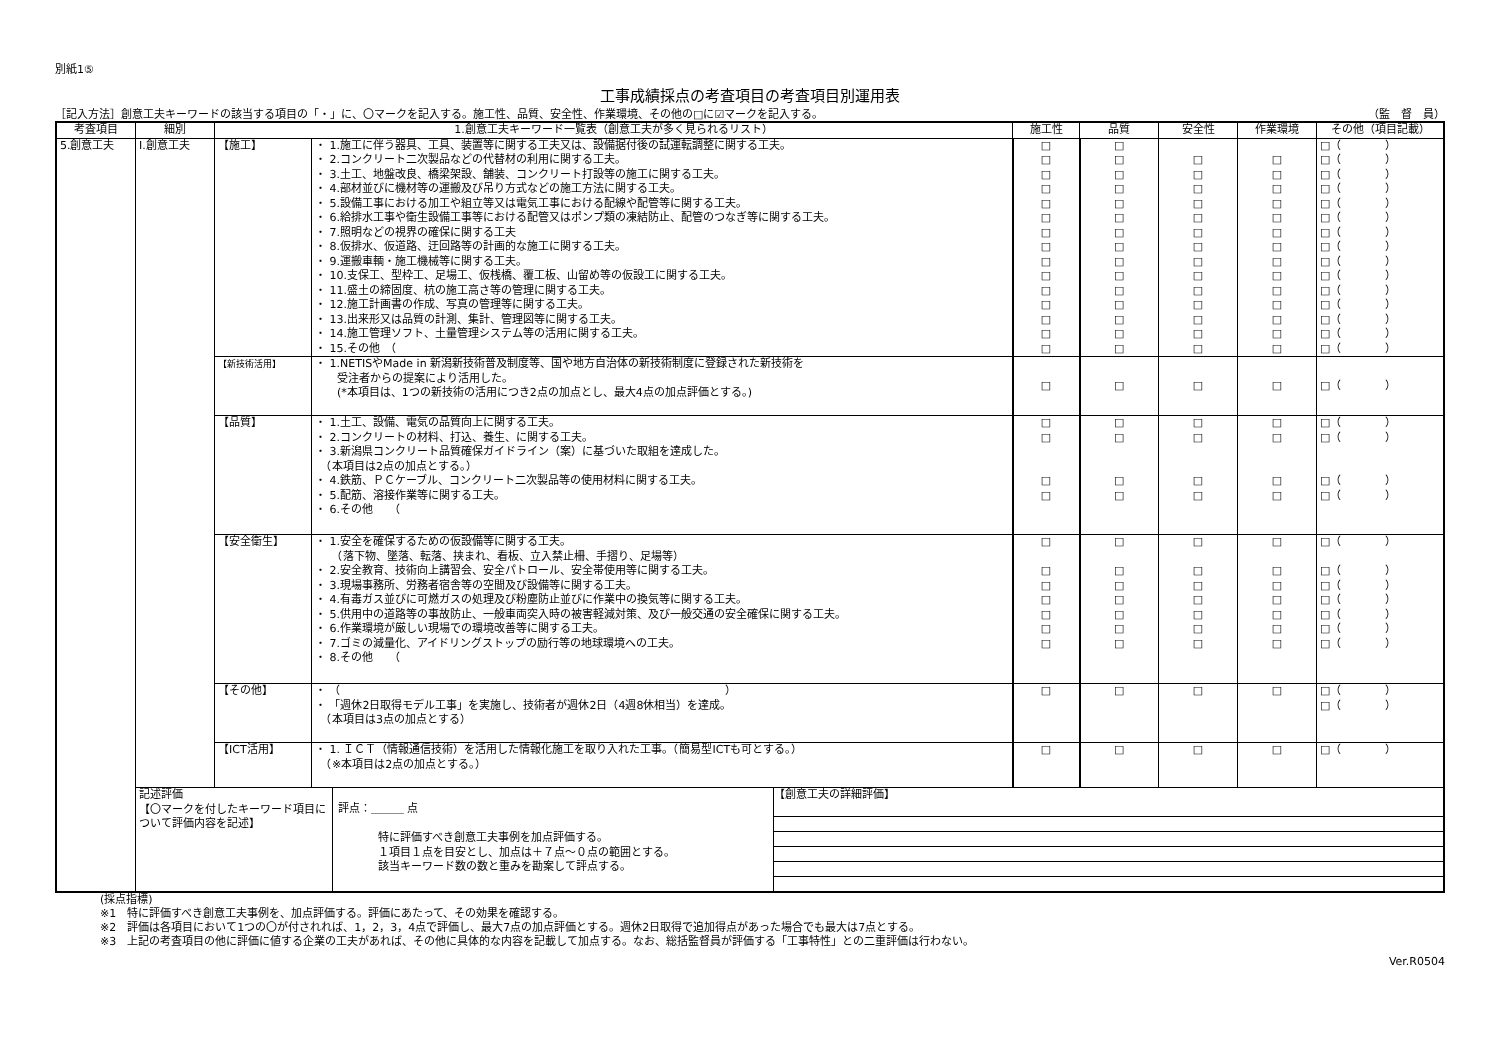別紙1⑤
工事成績採点の考査項目の考査項目別運用表
［記入方法］創意工夫キーワードの該当する項目の「・」に、〇マークを記入する。施工性、品質、安全性、作業環境、その他の□に☑マークを記入する。 （監　督　員）
| 考査項目 | 細別 | 1.創意工夫キーワード一覧表（創意工夫が多く見られるリスト） | | 施工性 | 品質 | 安全性 | 作業環境 | その他（項目記載） |
| --- | --- | --- | --- | --- | --- | --- | --- | --- |
| 5.創意工夫 | Ⅰ.創意工夫 | 【施工】 | ・ 1.施工に伴う器具、工具、装置等に関する工夫又は、設備据付後の試運転調整に関する工夫。 ・ 2.コンクリート二次製品などの代替材の利用に関する工夫。 ・ 3.土工、地盤改良、橋梁架設、舗装、コンクリート打設等の施工に関する工夫。 ・ 4.部材並びに機材等の運搬及び吊り方式などの施工方法に関する工夫。 ・ 5.設備工事における加工や組立等又は電気工事における配線や配管等に関する工夫。 ・ 6.給排水工事や衛生設備工事等における配管又はポンプ類の凍結防止、配管のつなぎ等に関する工夫。 ・ 7.照明などの視界の確保に関する工夫 ・ 8.仮排水、仮道路、迂回路等の計画的な施工に関する工夫。 ・ 9.運搬車輌・施工機械等に関する工夫。 ・ 10.支保工、型枠工、足場工、仮桟橋、覆工板、山留め等の仮設工に関する工夫。 ・ 11.盛土の締固度、杭の施工高さ等の管理に関する工夫。 ・ 12.施工計画書の作成、写真の管理等に関する工夫。 ・ 13.出来形又は品質の計測、集計、管理図等に関する工夫。 ・ 14.施工管理ソフト、土量管理システム等の活用に関する工夫。 ・ 15.その他 （ | □ □ □ □ □ □ □ □ □ □ □ □ □ □ □ | □ □ □ □ □ □ □ □ □ □ □ □ □ □ □ | □ □ □ □ □ □ □ □ □ □ □ □ □ □ | □ □ □ □ □ □ □ □ □ □ □ □ □ □ | □（ ） □（ ） □（ ） □（ ） □（ ） □（ ） □（ ） □（ ） □（ ） □（ ） □（ ） □（ ） □（ ） □（ ） □（ ） |
| | | 【新技術活用】 | ・ 1.NETISやMade in 新潟新技術普及制度等、国や地方自治体の新技術制度に登録された新技術を 受注者からの提案により活用した。 (*本項目は、1つの新技術の活用につき2点の加点とし、最大4点の加点評価とする。) | □ | □ | □ | □ | □（ ） |
| | | 【品質】 | ・ 1.土工、設備、電気の品質向上に関する工夫。 ・ 2.コンクリートの材料、打込、養生、に関する工夫。 ・ 3.新潟県コンクリート品質確保ガイドライン（案）に基づいた取組を達成した。 （本項目は2点の加点とする。） ・ 4.鉄筋、ＰＣケーブル、コンクリート二次製品等の使用材料に関する工夫。 ・ 5.配筋、溶接作業等に関する工夫。 ・ 6.その他 （ | □ □ □ □ | □ □ □ □ | □ □ □ □ | □ □ □ □ | □（ ） □（ ） □（ ） □（ ） |
| | | 【安全衛生】 | ・ 1.安全を確保するための仮設備等に関する工夫。 （落下物、墜落、転落、挟まれ、看板、立入禁止柵、手摺り、足場等） ・ 2.安全教育、技術向上講習会、安全パトロール、安全帯使用等に関する工夫。 ・ 3.現場事務所、労務者宿舎等の空間及び設備等に関する工夫。 ・ 4.有毒ガス並びに可燃ガスの処理及び粉塵防止並びに作業中の換気等に関する工夫。 ・ 5.供用中の道路等の事故防止、一般車両突入時の被害軽減対策、及び一般交通の安全確保に関する工夫。 ・ 6.作業環境が厳しい現場での環境改善等に関する工夫。 ・ 7.ゴミの減量化、アイドリングストップの励行等の地球環境への工夫。 ・ 8.その他 （ | □ □ □ □ □ □ □ | □ □ □ □ □ □ □ | □ □ □ □ □ □ □ | □ □ □ □ □ □ □ | □（ ） □（ ） □（ ） □（ ） □（ ） □（ ） □（ ） |
| | | 【その他】 | ・ （ ） ・ 「週休2日取得モデル工事」を実施し、技術者が週休2日（4週8休相当）を達成。 （本項目は3点の加点とする） | □ | □ | □ | □ | □（ ） □（ ） |
| | | 【ICT活用】 | ・ 1. ＩＣＴ（情報通信技術）を活用した情報化施工を取り入れた工事。（簡易型ICTも可とする。） （※本項目は2点の加点とする。） | □ | □ | □ | □ | □（ ） |
| | / 記述評価 【〇マークを付したキーワード項目について評価内容を記述】 / 評点：＿＿＿ 点 特に評価すべき創意工夫事例を加点評価する。 １項目１点を目安とし、加点は＋７点～０点の範囲とする。 該当キーワード数の数と重みを勘案して評点する。 / 【創意工夫の詳細評価】 / | | | | | | | |
(採点指標)
※1　特に評価すべき創意工夫事例を、加点評価する。評価にあたって、その効果を確認する。
※2　評価は各項目において1つの〇が付されれば、1，2，3，4点で評価し、最大7点の加点評価とする。週休2日取得で追加得点があった場合でも最大は7点とする。
※3　上記の考査項目の他に評価に値する企業の工夫があれば、その他に具体的な内容を記載して加点する。なお、総括監督員が評価する「工事特性」との二重評価は行わない。
Ver.R0504